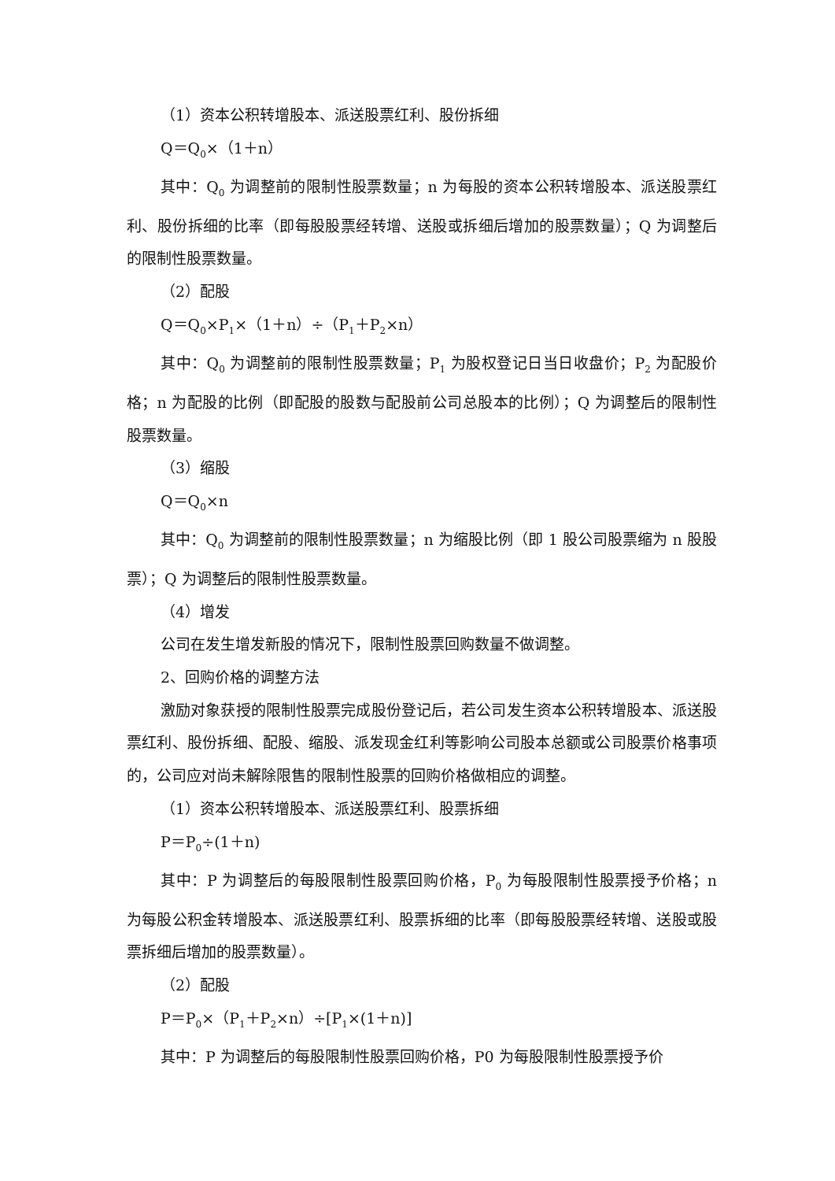（1）资本公积转增股本、派送股票红利、股份拆细
Q＝Q<sub>0</sub>×（1＋n）
其中：Q<sub>0</sub> 为调整前的限制性股票数量；n 为每股的资本公积转增股本、派送股票红利、股份拆细的比率（即每股股票经转增、送股或拆细后增加的股票数量）；Q 为调整后的限制性股票数量。
（2）配股
Q＝Q<sub>0</sub>×P<sub>1</sub>×（1＋n）÷（P<sub>1</sub>＋P<sub>2</sub>×n）
其中：Q<sub>0</sub> 为调整前的限制性股票数量；P<sub>1</sub> 为股权登记日当日收盘价；P<sub>2</sub> 为配股价格；n 为配股的比例（即配股的股数与配股前公司总股本的比例）；Q 为调整后的限制性股票数量。
（3）缩股
Q＝Q<sub>0</sub>×n
其中：Q<sub>0</sub> 为调整前的限制性股票数量；n 为缩股比例（即 1 股公司股票缩为 n 股股票）；Q 为调整后的限制性股票数量。
（4）增发
公司在发生增发新股的情况下，限制性股票回购数量不做调整。
2、回购价格的调整方法
激励对象获授的限制性股票完成股份登记后，若公司发生资本公积转增股本、派送股票红利、股份拆细、配股、缩股、派发现金红利等影响公司股本总额或公司股票价格事项的，公司应对尚未解除限售的限制性股票的回购价格做相应的调整。
（1）资本公积转增股本、派送股票红利、股票拆细
P＝P<sub>0</sub>÷(1＋n)
其中：P 为调整后的每股限制性股票回购价格，P<sub>0</sub> 为每股限制性股票授予价格；n 为每股公积金转增股本、派送股票红利、股票拆细的比率（即每股股票经转增、送股或股票拆细后增加的股票数量）。
（2）配股
P＝P<sub>0</sub>×（P<sub>1</sub>＋P<sub>2</sub>×n）÷[P<sub>1</sub>×(1＋n)]
其中：P 为调整后的每股限制性股票回购价格，P0 为每股限制性股票授予价